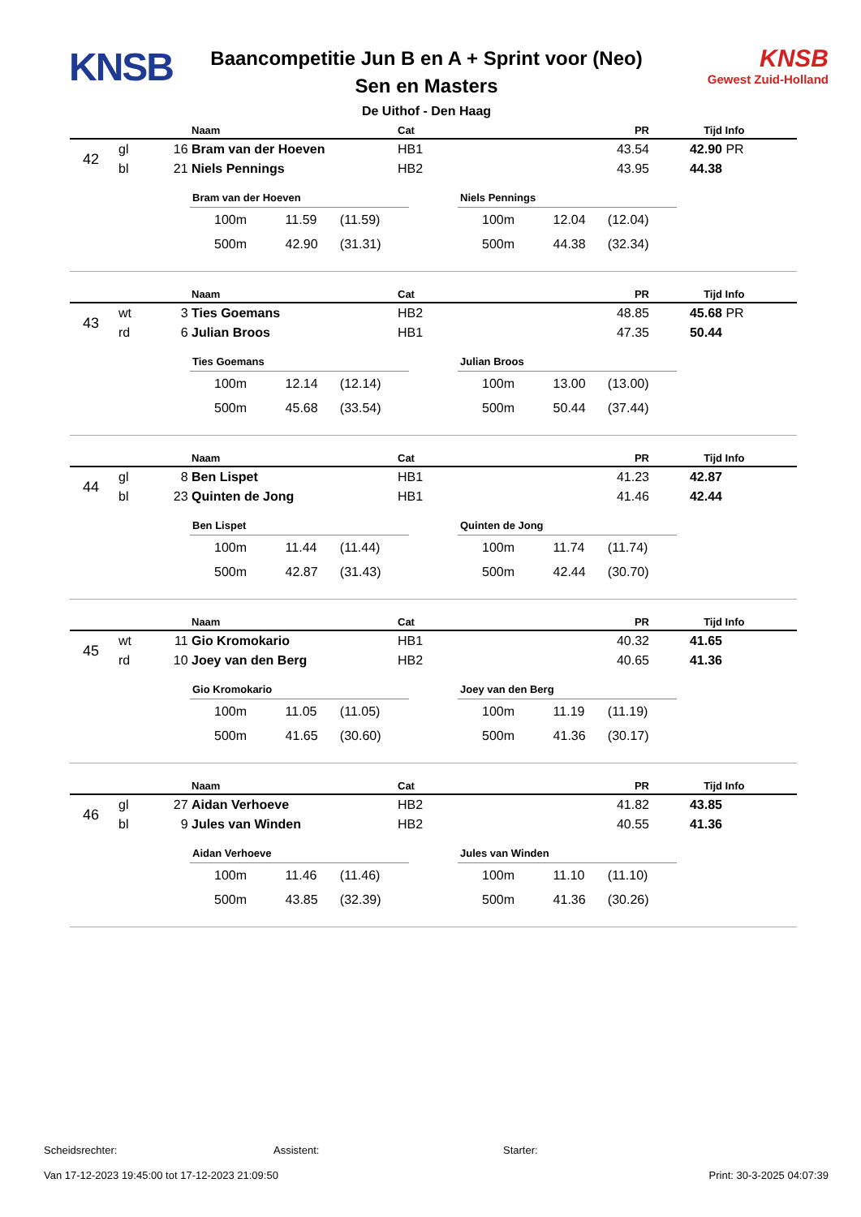KNSB
Baancompetitie Jun B en A + Sprint voor (Neo)
Sen en Masters
De Uithof - Den Haag
KNSB
Gewest Zuid-Holland
| | | | Naam | Cat | PR | Tijd | Info |
| --- | --- | --- | --- | --- | --- | --- | --- |
| 42 | gl | 16 | Bram van der Hoeven | HB1 | 43.54 | 42.90 | PR |
| | bl | 21 | Niels Pennings | HB2 | 43.95 | 44.38 | |
Bram van der Hoeven
| 100m | 11.59 | (11.59) |
| 500m | 42.90 | (31.31) |
Niels Pennings
| 100m | 12.04 | (12.04) |
| 500m | 44.38 | (32.34) |
| | | | Naam | Cat | PR | Tijd | Info |
| --- | --- | --- | --- | --- | --- | --- | --- |
| 43 | wt | 3 | Ties Goemans | HB2 | 48.85 | 45.68 | PR |
| | rd | 6 | Julian Broos | HB1 | 47.35 | 50.44 | |
Ties Goemans
| 100m | 12.14 | (12.14) |
| 500m | 45.68 | (33.54) |
Julian Broos
| 100m | 13.00 | (13.00) |
| 500m | 50.44 | (37.44) |
| | | | Naam | Cat | PR | Tijd | Info |
| --- | --- | --- | --- | --- | --- | --- | --- |
| 44 | gl | 8 | Ben Lispet | HB1 | 41.23 | 42.87 | |
| | bl | 23 | Quinten de Jong | HB1 | 41.46 | 42.44 | |
Ben Lispet
| 100m | 11.44 | (11.44) |
| 500m | 42.87 | (31.43) |
Quinten de Jong
| 100m | 11.74 | (11.74) |
| 500m | 42.44 | (30.70) |
| | | | Naam | Cat | PR | Tijd | Info |
| --- | --- | --- | --- | --- | --- | --- | --- |
| 45 | wt | 11 | Gio Kromokario | HB1 | 40.32 | 41.65 | |
| | rd | 10 | Joey van den Berg | HB2 | 40.65 | 41.36 | |
Gio Kromokario
| 100m | 11.05 | (11.05) |
| 500m | 41.65 | (30.60) |
Joey van den Berg
| 100m | 11.19 | (11.19) |
| 500m | 41.36 | (30.17) |
| | | | Naam | Cat | PR | Tijd | Info |
| --- | --- | --- | --- | --- | --- | --- | --- |
| 46 | gl | 27 | Aidan Verhoeve | HB2 | 41.82 | 43.85 | |
| | bl | 9 | Jules van Winden | HB2 | 40.55 | 41.36 | |
Aidan Verhoeve
| 100m | 11.46 | (11.46) |
| 500m | 43.85 | (32.39) |
Jules van Winden
| 100m | 11.10 | (11.10) |
| 500m | 41.36 | (30.26) |
Scheidsrechter: Assistent: Starter:
Van 17-12-2023 19:45:00 tot 17-12-2023 21:09:50 Print: 30-3-2025 04:07:39